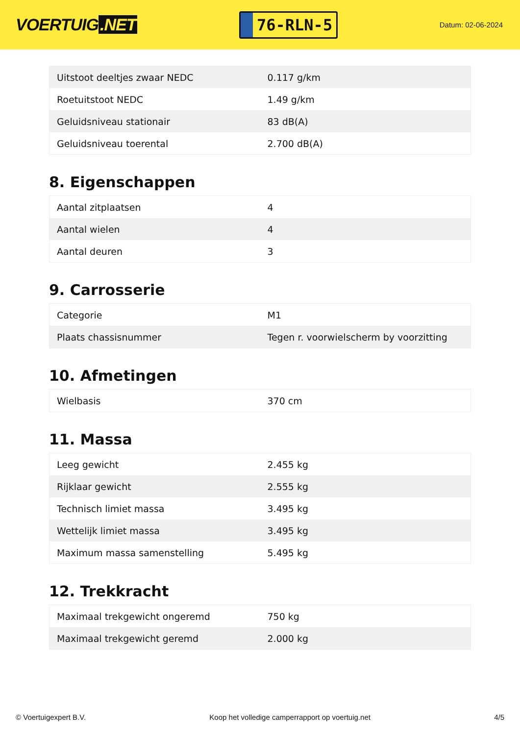VOERTUIG.NET
76-RLN-5
Datum: 02-06-2024
| Uitstoot deeltjes zwaar NEDC | 0.117 g/km |
| Roetuitstoot NEDC | 1.49 g/km |
| Geluidsniveau stationair | 83 dB(A) |
| Geluidsniveau toerental | 2.700 dB(A) |
8. Eigenschappen
| Aantal zitplaatsen | 4 |
| Aantal wielen | 4 |
| Aantal deuren | 3 |
9. Carrosserie
| Categorie | M1 |
| Plaats chassisnummer | Tegen r. voorwielscherm by voorzitting |
10. Afmetingen
| Wielbasis | 370 cm |
11. Massa
| Leeg gewicht | 2.455 kg |
| Rijklaar gewicht | 2.555 kg |
| Technisch limiet massa | 3.495 kg |
| Wettelijk limiet massa | 3.495 kg |
| Maximum massa samenstelling | 5.495 kg |
12. Trekkracht
| Maximaal trekgewicht ongeremd | 750 kg |
| Maximaal trekgewicht geremd | 2.000 kg |
© Voertuigexpert B.V. Koop het volledige camperrapport op voertuig.net 4/5